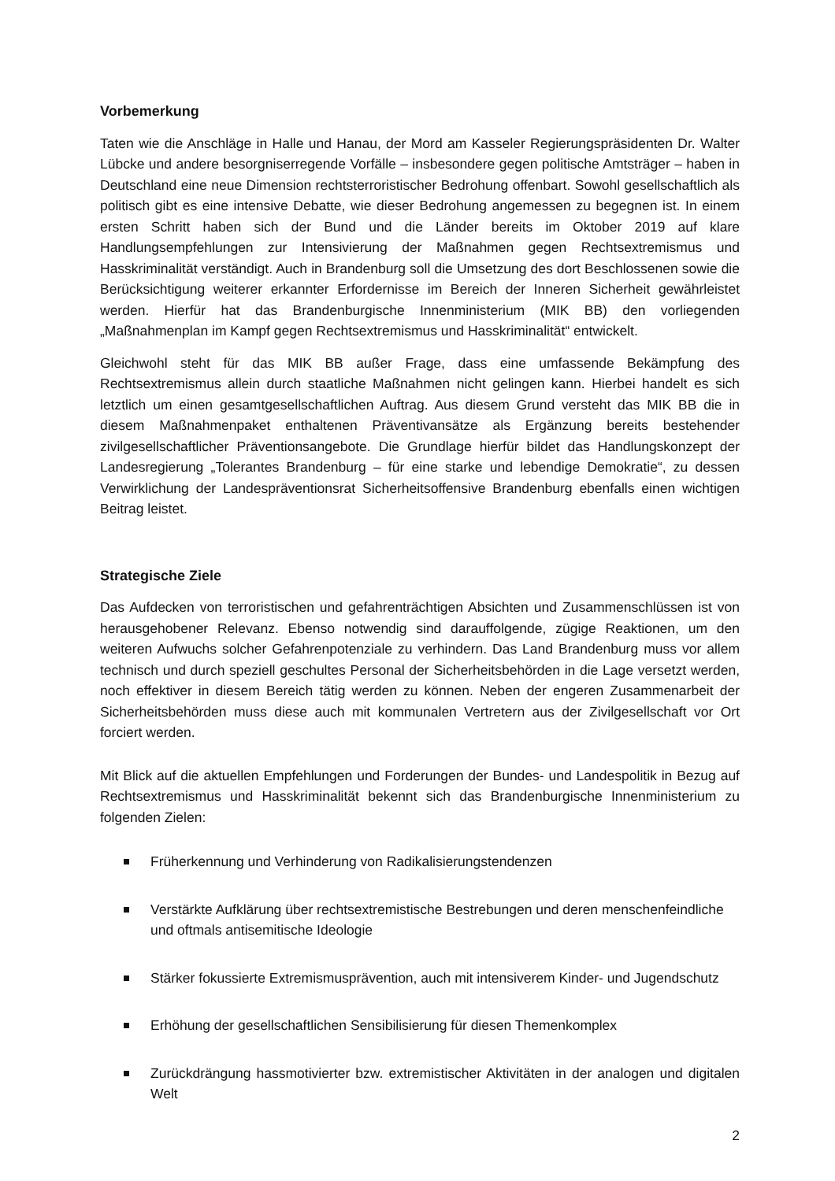Vorbemerkung
Taten wie die Anschläge in Halle und Hanau, der Mord am Kasseler Regierungspräsidenten Dr. Walter Lübcke und andere besorgniserregende Vorfälle – insbesondere gegen politische Amtsträger – haben in Deutschland eine neue Dimension rechtsterroristischer Bedrohung offenbart. Sowohl gesellschaftlich als politisch gibt es eine intensive Debatte, wie dieser Bedrohung angemessen zu begegnen ist. In einem ersten Schritt haben sich der Bund und die Länder bereits im Oktober 2019 auf klare Handlungsempfehlungen zur Intensivierung der Maßnahmen gegen Rechtsextremismus und Hasskriminalität verständigt. Auch in Brandenburg soll die Umsetzung des dort Beschlossenen sowie die Berücksichtigung weiterer erkannter Erfordernisse im Bereich der Inneren Sicherheit gewährleistet werden. Hierfür hat das Brandenburgische Innenministerium (MIK BB) den vorliegenden „Maßnahmenplan im Kampf gegen Rechtsextremismus und Hasskriminalität“ entwickelt.
Gleichwohl steht für das MIK BB außer Frage, dass eine umfassende Bekämpfung des Rechtsextremismus allein durch staatliche Maßnahmen nicht gelingen kann. Hierbei handelt es sich letztlich um einen gesamtgesellschaftlichen Auftrag. Aus diesem Grund versteht das MIK BB die in diesem Maßnahmenpaket enthaltenen Präventivansätze als Ergänzung bereits bestehender zivilgesellschaftlicher Präventionsangebote. Die Grundlage hierfür bildet das Handlungskonzept der Landesregierung „Tolerantes Brandenburg – für eine starke und lebendige Demokratie“, zu dessen Verwirklichung der Landespräventionsrat Sicherheitsoffensive Brandenburg ebenfalls einen wichtigen Beitrag leistet.
Strategische Ziele
Das Aufdecken von terroristischen und gefahrenträchtigen Absichten und Zusammenschlüssen ist von herausgehobener Relevanz. Ebenso notwendig sind darauffolgende, zügige Reaktionen, um den weiteren Aufwuchs solcher Gefahrenpotenziale zu verhindern. Das Land Brandenburg muss vor allem technisch und durch speziell geschultes Personal der Sicherheitsbehörden in die Lage versetzt werden, noch effektiver in diesem Bereich tätig werden zu können. Neben der engeren Zusammenarbeit der Sicherheitsbehörden muss diese auch mit kommunalen Vertretern aus der Zivilgesellschaft vor Ort forciert werden.
Mit Blick auf die aktuellen Empfehlungen und Forderungen der Bundes- und Landespolitik in Bezug auf Rechtsextremismus und Hasskriminalität bekennt sich das Brandenburgische Innenministerium zu folgenden Zielen:
Früherkennung und Verhinderung von Radikalisierungstendenzen
Verstärkte Aufklärung über rechtsextremistische Bestrebungen und deren menschenfeindliche und oftmals antisemitische Ideologie
Stärker fokussierte Extremismusprävention, auch mit intensiverem Kinder- und Jugendschutz
Erhöhung der gesellschaftlichen Sensibilisierung für diesen Themenkomplex
Zurückdrängung hassmotivierter bzw. extremistischer Aktivitäten in der analogen und digitalen Welt
2